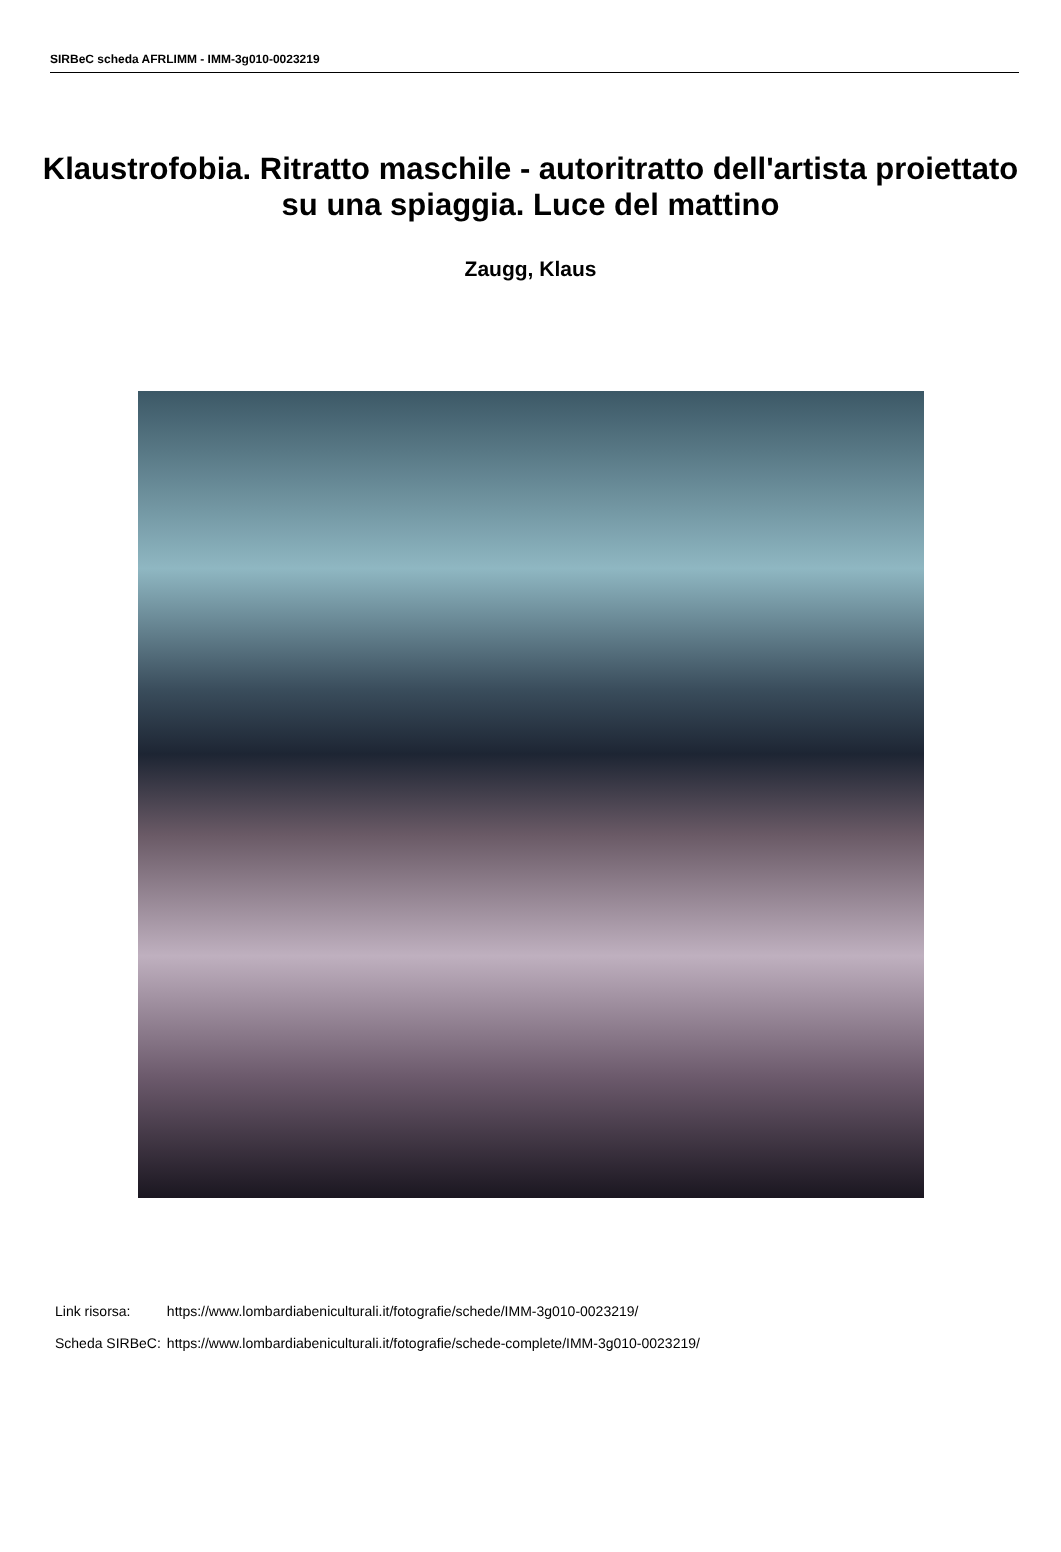SIRBeC scheda AFRLIMM - IMM-3g010-0023219
Klaustrofobia. Ritratto maschile - autoritratto dell'artista proiettato su una spiaggia. Luce del mattino
Zaugg, Klaus
| Link risorsa: | https://www.lombardiabeniculturali.it/fotografie/schede/IMM-3g010-0023219/ |
| Scheda SIRBeC: | https://www.lombardiabeniculturali.it/fotografie/schede-complete/IMM-3g010-0023219/ |